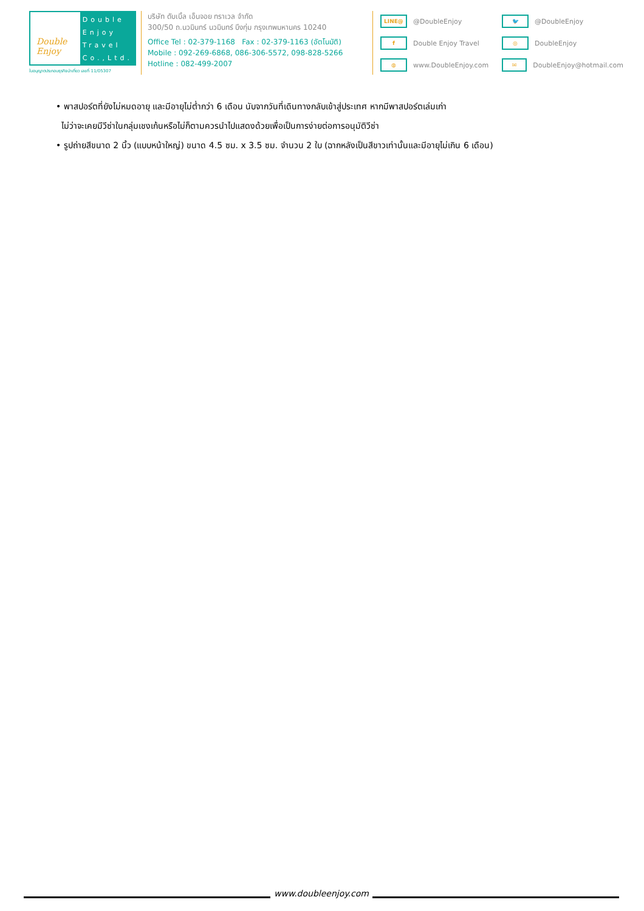Double Enjoy
Double
Enjoy
Travel
Co.,Ltd.
ใบอนุญาตประกอบธุรกิจนำเที่ยว เลขที่ 11/05307
บริษัท ดับเบิ้ล เอ็นจอย ทราเวล จำกัด
300/50 ถ.นวมินทร์ นวมินทร์ บึงกุ่ม กรุงเทพมหานคร 10240
Office Tel : 02-379-1168 Fax : 02-379-1163 (อัตโนมัติ)
Mobile : 092-269-6868, 086-306-5572, 098-828-5266
Hotline : 082-499-2007
LINE@ @DoubleEnjoy
🐦 @DoubleEnjoy
f Double Enjoy Travel
◎ DoubleEnjoy
◍ www.DoubleEnjoy.com
✉ DoubleEnjoy@hotmail.com
• พาสปอร์ตที่ยังไม่หมดอายุ และมีอายุไม่ต่ำกว่า 6 เดือน นับจากวันที่เดินทางกลับเข้าสู่ประเทศ หากมีพาสปอร์ตเล่มเก่า
ไม่ว่าจะเคยมีวีซ่าในกลุ่มเชงเก้นหรือไม่ก็ตามควรนำไปแสดงด้วยเพื่อเป็นการง่ายต่อการอนุมัติวีซ่า
• รูปถ่ายสีขนาด 2 นิ้ว (แบบหน้าใหญ่) ขนาด 4.5 ซม. x 3.5 ซม. จำนวน 2 ใบ (ฉากหลังเป็นสีขาวเท่านั้นและมีอายุไม่เกิน 6 เดือน)
www.doubleenjoy.com